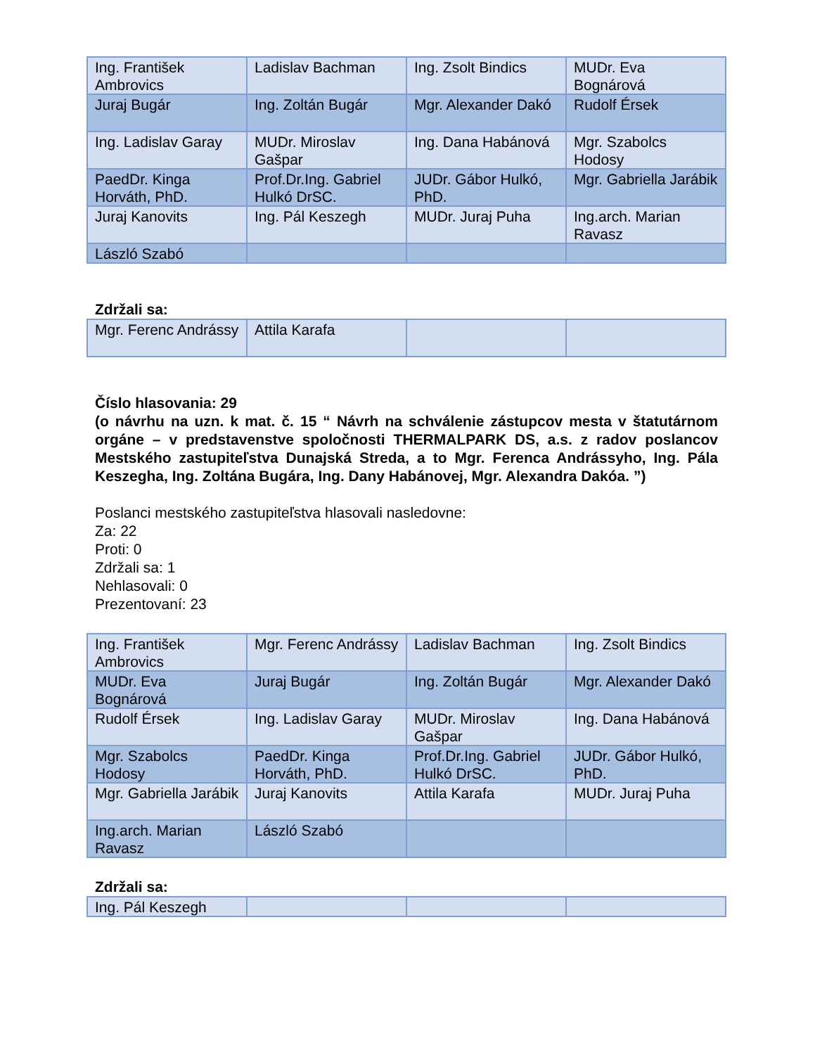| Ing. František Ambrovics | Ladislav Bachman | Ing. Zsolt Bindics | MUDr. Eva Bognárová |
| Juraj Bugár | Ing. Zoltán Bugár | Mgr. Alexander Dakó | Rudolf Érsek |
| Ing. Ladislav Garay | MUDr. Miroslav Gašpar | Ing. Dana Habánová | Mgr. Szabolcs Hodosy |
| PaedDr. Kinga Horváth, PhD. | Prof.Dr.Ing. Gabriel Hulkó DrSC. | JUDr. Gábor Hulkó, PhD. | Mgr. Gabriella Jarábik |
| Juraj Kanovits | Ing. Pál Keszegh | MUDr. Juraj Puha | Ing.arch. Marian Ravasz |
| László Szabó | | | |
Zdržali sa:
| Mgr. Ferenc Andrássy | Attila Karafa | | |
Číslo hlasovania: 29
(o návrhu na uzn. k mat. č. 15 “ Návrh na schválenie zástupcov mesta v štatutárnom orgáne – v predstavenstve spoločnosti THERMALPARK DS, a.s. z radov poslancov Mestského zastupiteľstva Dunajská Streda, a to Mgr. Ferenca Andrássyho, Ing. Pála Keszegha, Ing. Zoltána Bugára, Ing. Dany Habánovej, Mgr. Alexandra Dakóa. ”)
Poslanci mestského zastupiteľstva hlasovali nasledovne:
Za: 22
Proti: 0
Zdržali sa: 1
Nehlasovali: 0
Prezentovaní: 23
| Ing. František Ambrovics | Mgr. Ferenc Andrássy | Ladislav Bachman | Ing. Zsolt Bindics |
| MUDr. Eva Bognárová | Juraj Bugár | Ing. Zoltán Bugár | Mgr. Alexander Dakó |
| Rudolf Érsek | Ing. Ladislav Garay | MUDr. Miroslav Gašpar | Ing. Dana Habánová |
| Mgr. Szabolcs Hodosy | PaedDr. Kinga Horváth, PhD. | Prof.Dr.Ing. Gabriel Hulkó DrSC. | JUDr. Gábor Hulkó, PhD. |
| Mgr. Gabriella Jarábik | Juraj Kanovits | Attila Karafa | MUDr. Juraj Puha |
| Ing.arch. Marian Ravasz | László Szabó | | |
Zdržali sa:
| Ing. Pál Keszegh | | | |